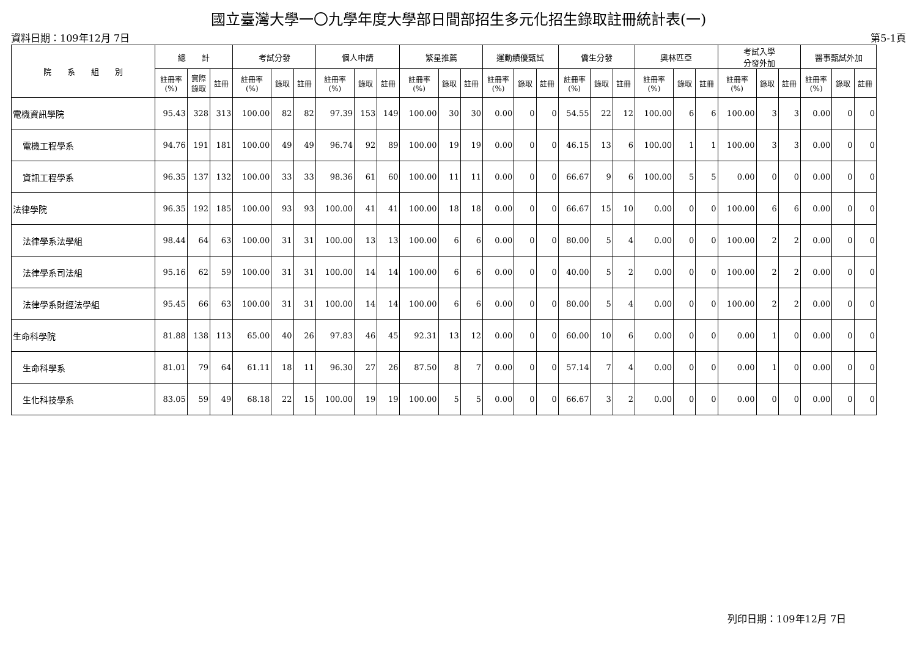國立臺灣大學一〇九學年度大學部日間部招生多元化招生錄取註冊統計表(一)
資料日期：109年12月 7日 第5-1頁
| 院 系 組 別 | 總 計 | | | 考試分發 | | | 個人申請 | | | 繁星推薦 | | | 運動績優甄試 | | | 僑生分發 | | | 奧林匹亞 | | | 考試入學 分發外加 | | | 醫事甄試外加 | | |
| --- | --- | --- | --- | --- | --- | --- | --- | --- | --- | --- | --- | --- | --- | --- | --- | --- | --- | --- | --- | --- | --- | --- | --- | --- | --- | --- | --- |
| | 註冊率 (%) | 實際 錄取 | 註冊 | 註冊率 (%) | 錄取 | 註冊 | 註冊率 (%) | 錄取 | 註冊 | 註冊率 (%) | 錄取 | 註冊 | 註冊率 (%) | 錄取 | 註冊 | 註冊率 (%) | 錄取 | 註冊 | 註冊率 (%) | 錄取 | 註冊 | 註冊率 (%) | 錄取 | 註冊 | 註冊率 (%) | 錄取 | 註冊 |
| 電機資訊學院 | 95.43 | 328 | 313 | 100.00 | 82 | 82 | 97.39 | 153 | 149 | 100.00 | 30 | 30 | 0.00 | 0 | 0 | 54.55 | 22 | 12 | 100.00 | 6 | 6 | 100.00 | 3 | 3 | 0.00 | 0 | 0 |
| 電機工程學系 | 94.76 | 191 | 181 | 100.00 | 49 | 49 | 96.74 | 92 | 89 | 100.00 | 19 | 19 | 0.00 | 0 | 0 | 46.15 | 13 | 6 | 100.00 | 1 | 1 | 100.00 | 3 | 3 | 0.00 | 0 | 0 |
| 資訊工程學系 | 96.35 | 137 | 132 | 100.00 | 33 | 33 | 98.36 | 61 | 60 | 100.00 | 11 | 11 | 0.00 | 0 | 0 | 66.67 | 9 | 6 | 100.00 | 5 | 5 | 0.00 | 0 | 0 | 0.00 | 0 | 0 |
| 法律學院 | 96.35 | 192 | 185 | 100.00 | 93 | 93 | 100.00 | 41 | 41 | 100.00 | 18 | 18 | 0.00 | 0 | 0 | 66.67 | 15 | 10 | 0.00 | 0 | 0 | 100.00 | 6 | 6 | 0.00 | 0 | 0 |
| 法律學系法學組 | 98.44 | 64 | 63 | 100.00 | 31 | 31 | 100.00 | 13 | 13 | 100.00 | 6 | 6 | 0.00 | 0 | 0 | 80.00 | 5 | 4 | 0.00 | 0 | 0 | 100.00 | 2 | 2 | 0.00 | 0 | 0 |
| 法律學系司法組 | 95.16 | 62 | 59 | 100.00 | 31 | 31 | 100.00 | 14 | 14 | 100.00 | 6 | 6 | 0.00 | 0 | 0 | 40.00 | 5 | 2 | 0.00 | 0 | 0 | 100.00 | 2 | 2 | 0.00 | 0 | 0 |
| 法律學系財經法學組 | 95.45 | 66 | 63 | 100.00 | 31 | 31 | 100.00 | 14 | 14 | 100.00 | 6 | 6 | 0.00 | 0 | 0 | 80.00 | 5 | 4 | 0.00 | 0 | 0 | 100.00 | 2 | 2 | 0.00 | 0 | 0 |
| 生命科學院 | 81.88 | 138 | 113 | 65.00 | 40 | 26 | 97.83 | 46 | 45 | 92.31 | 13 | 12 | 0.00 | 0 | 0 | 60.00 | 10 | 6 | 0.00 | 0 | 0 | 0.00 | 1 | 0 | 0.00 | 0 | 0 |
| 生命科學系 | 81.01 | 79 | 64 | 61.11 | 18 | 11 | 96.30 | 27 | 26 | 87.50 | 8 | 7 | 0.00 | 0 | 0 | 57.14 | 7 | 4 | 0.00 | 0 | 0 | 0.00 | 1 | 0 | 0.00 | 0 | 0 |
| 生化科技學系 | 83.05 | 59 | 49 | 68.18 | 22 | 15 | 100.00 | 19 | 19 | 100.00 | 5 | 5 | 0.00 | 0 | 0 | 66.67 | 3 | 2 | 0.00 | 0 | 0 | 0.00 | 0 | 0 | 0.00 | 0 | 0 |
列印日期：109年12月 7日